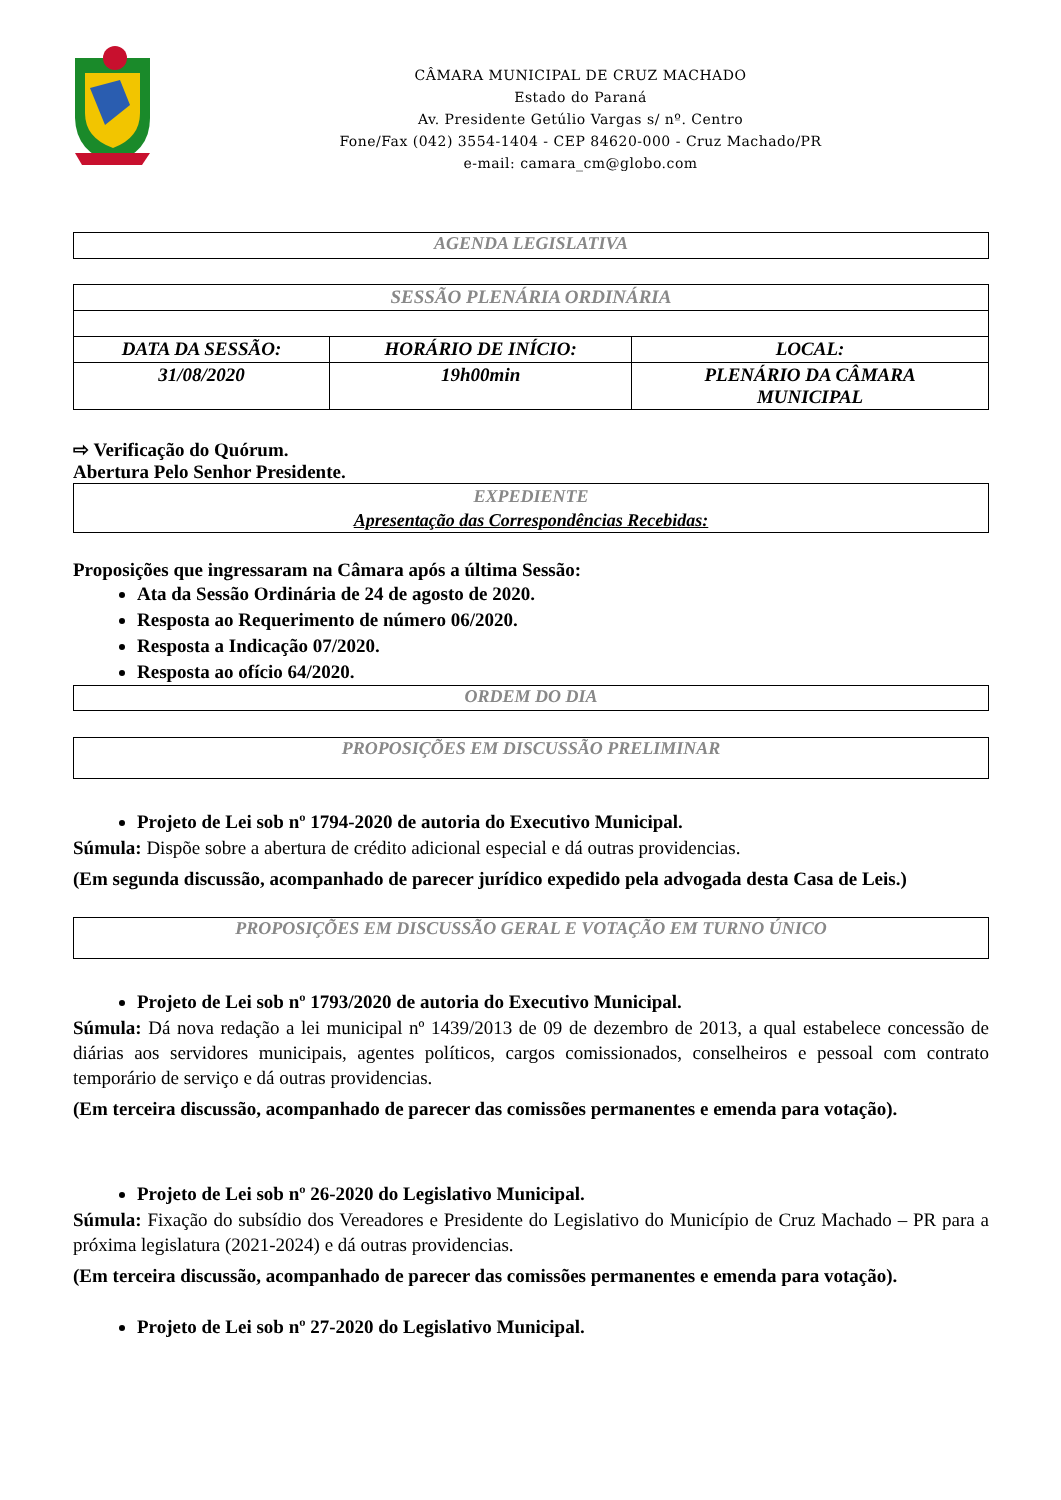CÂMARA MUNICIPAL DE CRUZ MACHADO
Estado do Paraná
Av. Presidente Getúlio Vargas s/ nº. Centro
Fone/Fax (042) 3554-1404 - CEP 84620-000 - Cruz Machado/PR
e-mail: camara_cm@globo.com
AGENDA LEGISLATIVA
| SESSÃO PLENÁRIA ORDINÁRIA | | |
| DATA DA SESSÃO: | HORÁRIO DE INÍCIO: | LOCAL: |
| 31/08/2020 | 19h00min | PLENÁRIO DA CÂMARA MUNICIPAL |
⇨ Verificação do Quórum.
Abertura Pelo Senhor Presidente.
EXPEDIENTE
Apresentação das Correspondências Recebidas:
Proposições que ingressaram na Câmara após a última Sessão:
Ata da Sessão Ordinária de 24 de agosto de 2020.
Resposta ao Requerimento de número 06/2020.
Resposta a Indicação 07/2020.
Resposta ao ofício 64/2020.
ORDEM DO DIA
PROPOSIÇÕES EM DISCUSSÃO PRELIMINAR
Projeto de Lei sob nº 1794-2020 de autoria do Executivo Municipal.
Súmula: Dispõe sobre a abertura de crédito adicional especial e dá outras providencias.
(Em segunda discussão, acompanhado de parecer jurídico expedido pela advogada desta Casa de Leis.)
PROPOSIÇÕES EM DISCUSSÃO GERAL E VOTAÇÃO EM TURNO ÚNICO
Projeto de Lei sob nº 1793/2020 de autoria do Executivo Municipal.
Súmula: Dá nova redação a lei municipal nº 1439/2013 de 09 de dezembro de 2013, a qual estabelece concessão de diárias aos servidores municipais, agentes políticos, cargos comissionados, conselheiros e pessoal com contrato temporário de serviço e dá outras providencias.
(Em terceira discussão, acompanhado de parecer das comissões permanentes e emenda para votação).
Projeto de Lei sob nº 26-2020 do Legislativo Municipal.
Súmula: Fixação do subsídio dos Vereadores e Presidente do Legislativo do Município de Cruz Machado – PR para a próxima legislatura (2021-2024) e dá outras providencias.
(Em terceira discussão, acompanhado de parecer das comissões permanentes e emenda para votação).
Projeto de Lei sob nº 27-2020 do Legislativo Municipal.